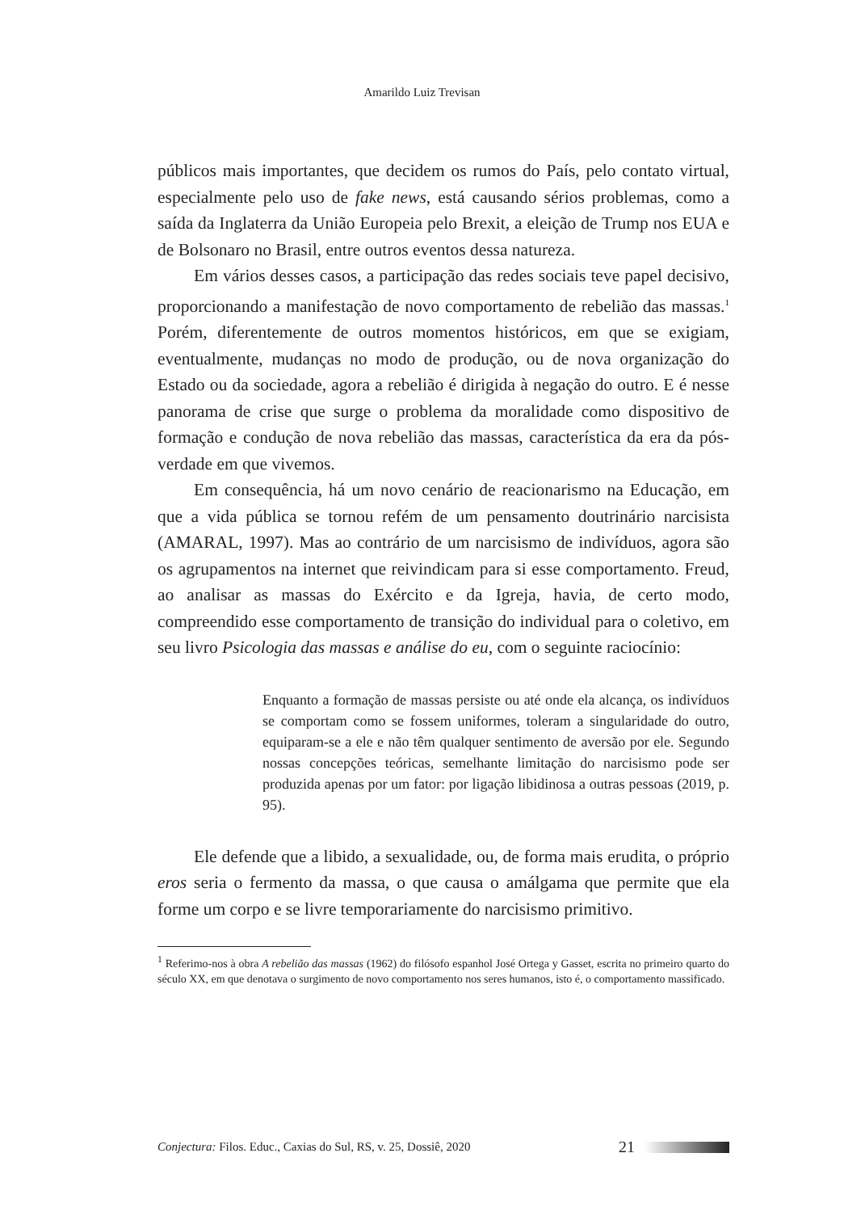Amarildo Luiz Trevisan
públicos mais importantes, que decidem os rumos do País, pelo contato virtual, especialmente pelo uso de fake news, está causando sérios problemas, como a saída da Inglaterra da União Europeia pelo Brexit, a eleição de Trump nos EUA e de Bolsonaro no Brasil, entre outros eventos dessa natureza.
Em vários desses casos, a participação das redes sociais teve papel decisivo, proporcionando a manifestação de novo comportamento de rebelião das massas.<sup>1</sup> Porém, diferentemente de outros momentos históricos, em que se exigiam, eventualmente, mudanças no modo de produção, ou de nova organização do Estado ou da sociedade, agora a rebelião é dirigida à negação do outro. E é nesse panorama de crise que surge o problema da moralidade como dispositivo de formação e condução de nova rebelião das massas, característica da era da pós-verdade em que vivemos.
Em consequência, há um novo cenário de reacionarismo na Educação, em que a vida pública se tornou refém de um pensamento doutrinário narcisista (AMARAL, 1997). Mas ao contrário de um narcisismo de indivíduos, agora são os agrupamentos na internet que reivindicam para si esse comportamento. Freud, ao analisar as massas do Exército e da Igreja, havia, de certo modo, compreendido esse comportamento de transição do individual para o coletivo, em seu livro Psicologia das massas e análise do eu, com o seguinte raciocínio:
Enquanto a formação de massas persiste ou até onde ela alcança, os indivíduos se comportam como se fossem uniformes, toleram a singularidade do outro, equiparam-se a ele e não têm qualquer sentimento de aversão por ele. Segundo nossas concepções teóricas, semelhante limitação do narcisismo pode ser produzida apenas por um fator: por ligação libidinosa a outras pessoas (2019, p. 95).
Ele defende que a libido, a sexualidade, ou, de forma mais erudita, o próprio eros seria o fermento da massa, o que causa o amálgama que permite que ela forme um corpo e se livre temporariamente do narcisismo primitivo.
<sup>1</sup> Referimo-nos à obra A rebelião das massas (1962) do filósofo espanhol José Ortega y Gasset, escrita no primeiro quarto do século XX, em que denotava o surgimento de novo comportamento nos seres humanos, isto é, o comportamento massificado.
Conjectura: Filos. Educ., Caxias do Sul, RS, v. 25, Dossiê, 2020 21